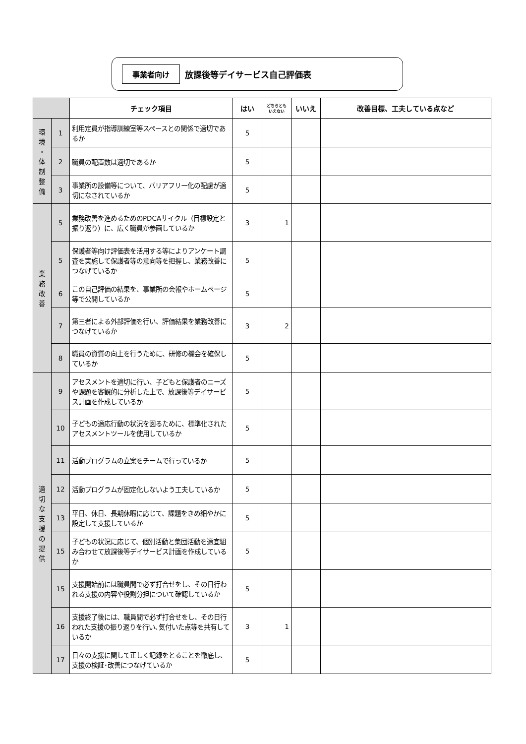事業者向け 放課後等デイサービス自己評価表
| | | チェック項目 | はい | どちらとも いえない | いいえ | 改善目標、工夫している点など |
| --- | --- | --- | --- | --- | --- | --- |
| 環 境 ・ 体 制 整 備 | 1 | 利用定員が指導訓練室等スペースとの関係で適切であるか | 5 | | | |
| | 2 | 職員の配置数は適切であるか | 5 | | | |
| | 3 | 事業所の設備等について、バリアフリー化の配慮が適切になされているか | 5 | | | |
| 業 務 改 善 | 5 | 業務改善を進めるためのPDCAサイクル（目標設定と振り返り）に、広く職員が参画しているか | 3 | 1 | | |
| | 5 | 保護者等向け評価表を活用する等によりアンケート調査を実施して保護者等の意向等を把握し、業務改善につなげているか | 5 | | | |
| | 6 | この自己評価の結果を、事業所の会報やホームページ等で公開しているか | 5 | | | |
| | 7 | 第三者による外部評価を行い、評価結果を業務改善につなげているか | 3 | 2 | | |
| | 8 | 職員の資質の向上を行うために、研修の機会を確保しているか | 5 | | | |
| 適 切 な 支 援 の 提 供 | 9 | アセスメントを適切に行い、子どもと保護者のニーズや課題を客観的に分析した上で、放課後等デイサービス計画を作成しているか | 5 | | | |
| | 10 | 子どもの適応行動の状況を図るために、標準化されたアセスメントツールを使用しているか | 5 | | | |
| | 11 | 活動プログラムの立案をチームで行っているか | 5 | | | |
| | 12 | 活動プログラムが固定化しないよう工夫しているか | 5 | | | |
| | 13 | 平日、休日、長期休暇に応じて、課題をきめ細やかに設定して支援しているか | 5 | | | |
| | 15 | 子どもの状況に応じて、個別活動と集団活動を適宜組み合わせて放課後等デイサービス計画を作成しているか | 5 | | | |
| | 15 | 支援開始前には職員間で必ず打合せをし、その日行われる支援の内容や役割分担について確認しているか | 5 | | | |
| | 16 | 支援終了後には、職員間で必ず打合せをし、その日行われた支援の振り返りを行い､気付いた点等を共有しているか | 3 | 1 | | |
| | 17 | 日々の支援に関して正しく記録をとることを徹底し、支援の検証･改善につなげているか | 5 | | | |